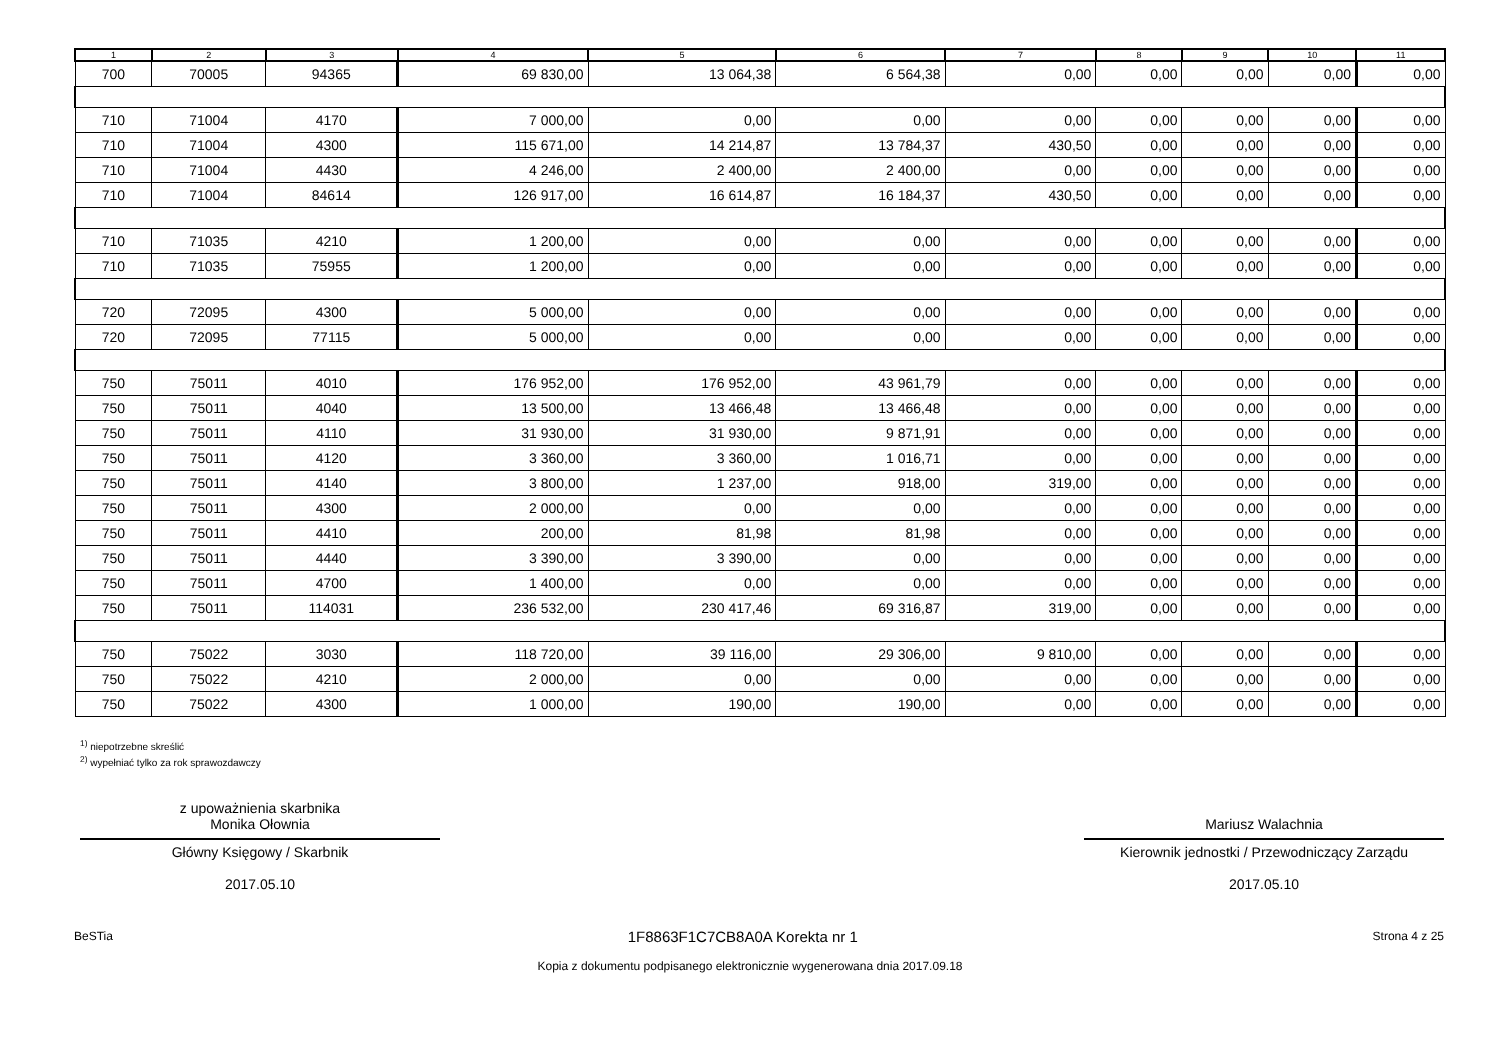| 1 | 2 | 3 | 4 | 5 | 6 | 7 | 8 | 9 | 10 | 11 |
| --- | --- | --- | --- | --- | --- | --- | --- | --- | --- | --- |
| 700 | 70005 | 94365 | 69 830,00 | 13 064,38 | 6 564,38 | 0,00 | 0,00 | 0,00 | 0,00 | 0,00 |
| 710 | 71004 | 4170 | 7 000,00 | 0,00 | 0,00 | 0,00 | 0,00 | 0,00 | 0,00 | 0,00 |
| 710 | 71004 | 4300 | 115 671,00 | 14 214,87 | 13 784,37 | 430,50 | 0,00 | 0,00 | 0,00 | 0,00 |
| 710 | 71004 | 4430 | 4 246,00 | 2 400,00 | 2 400,00 | 0,00 | 0,00 | 0,00 | 0,00 | 0,00 |
| 710 | 71004 | 84614 | 126 917,00 | 16 614,87 | 16 184,37 | 430,50 | 0,00 | 0,00 | 0,00 | 0,00 |
| 710 | 71035 | 4210 | 1 200,00 | 0,00 | 0,00 | 0,00 | 0,00 | 0,00 | 0,00 | 0,00 |
| 710 | 71035 | 75955 | 1 200,00 | 0,00 | 0,00 | 0,00 | 0,00 | 0,00 | 0,00 | 0,00 |
| 720 | 72095 | 4300 | 5 000,00 | 0,00 | 0,00 | 0,00 | 0,00 | 0,00 | 0,00 | 0,00 |
| 720 | 72095 | 77115 | 5 000,00 | 0,00 | 0,00 | 0,00 | 0,00 | 0,00 | 0,00 | 0,00 |
| 750 | 75011 | 4010 | 176 952,00 | 176 952,00 | 43 961,79 | 0,00 | 0,00 | 0,00 | 0,00 | 0,00 |
| 750 | 75011 | 4040 | 13 500,00 | 13 466,48 | 13 466,48 | 0,00 | 0,00 | 0,00 | 0,00 | 0,00 |
| 750 | 75011 | 4110 | 31 930,00 | 31 930,00 | 9 871,91 | 0,00 | 0,00 | 0,00 | 0,00 | 0,00 |
| 750 | 75011 | 4120 | 3 360,00 | 3 360,00 | 1 016,71 | 0,00 | 0,00 | 0,00 | 0,00 | 0,00 |
| 750 | 75011 | 4140 | 3 800,00 | 1 237,00 | 918,00 | 319,00 | 0,00 | 0,00 | 0,00 | 0,00 |
| 750 | 75011 | 4300 | 2 000,00 | 0,00 | 0,00 | 0,00 | 0,00 | 0,00 | 0,00 | 0,00 |
| 750 | 75011 | 4410 | 200,00 | 81,98 | 81,98 | 0,00 | 0,00 | 0,00 | 0,00 | 0,00 |
| 750 | 75011 | 4440 | 3 390,00 | 3 390,00 | 0,00 | 0,00 | 0,00 | 0,00 | 0,00 | 0,00 |
| 750 | 75011 | 4700 | 1 400,00 | 0,00 | 0,00 | 0,00 | 0,00 | 0,00 | 0,00 | 0,00 |
| 750 | 75011 | 114031 | 236 532,00 | 230 417,46 | 69 316,87 | 319,00 | 0,00 | 0,00 | 0,00 | 0,00 |
| 750 | 75022 | 3030 | 118 720,00 | 39 116,00 | 29 306,00 | 9 810,00 | 0,00 | 0,00 | 0,00 | 0,00 |
| 750 | 75022 | 4210 | 2 000,00 | 0,00 | 0,00 | 0,00 | 0,00 | 0,00 | 0,00 | 0,00 |
| 750 | 75022 | 4300 | 1 000,00 | 190,00 | 190,00 | 0,00 | 0,00 | 0,00 | 0,00 | 0,00 |
<sup>1)</sup> niepotrzebne skreślić
<sup>2)</sup> wypełniać tylko za rok sprawozdawczy
z upoważnienia skarbnika
Monika Ołownia
Główny Księgowy / Skarbnik
2017.05.10
Mariusz Walachnia
Kierownik jednostki / Przewodniczący Zarządu
2017.05.10
BeSTia 1F8863F1C7CB8A0A Korekta nr 1 Strona 4 z 25
Kopia z dokumentu podpisanego elektronicznie wygenerowana dnia 2017.09.18